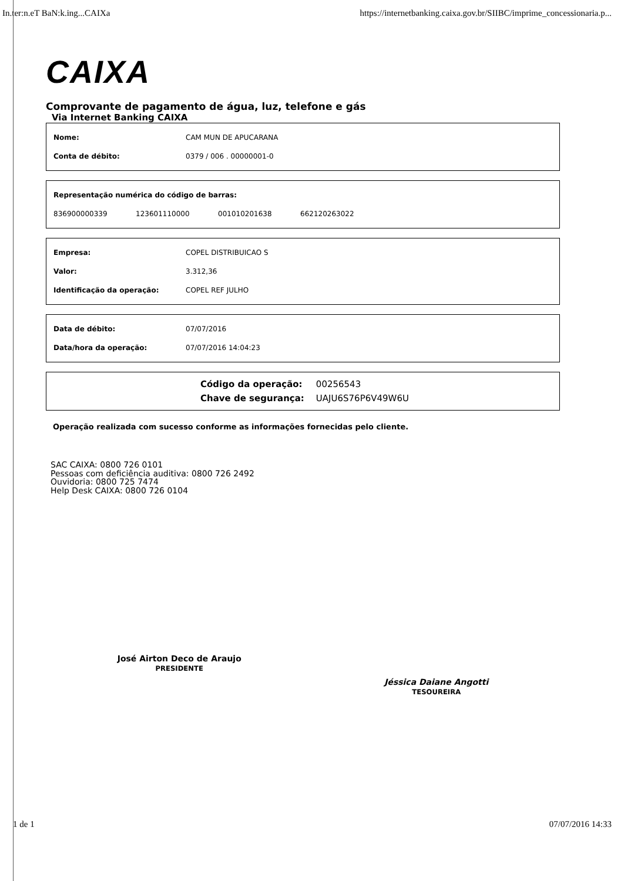In.ter:n.eT BaN:k.ing...CAIXa https://internetbanking.caixa.gov.br/SIIBC/imprime_concessionaria.p...
CAIXA
Comprovante de pagamento de água, luz, telefone e gás
Via Internet Banking CAIXA
| Nome: | CAM MUN DE APUCARANA |
| Conta de débito: | 0379 / 006 . 00000001-0 |
| Representação numérica do código de barras: | | | |
| 836900000339 | 123601110000 | 001010201638 | 662120263022 |
| Empresa: | COPEL DISTRIBUICAO S |
| Valor: | 3.312,36 |
| Identificação da operação: | COPEL REF JULHO |
| Data de débito: | 07/07/2016 |
| Data/hora da operação: | 07/07/2016 14:04:23 |
| Código da operação: | 00256543 |
| Chave de segurança: | UAJU6S76P6V49W6U |
Operação realizada com sucesso conforme as informações fornecidas pelo cliente.
SAC CAIXA: 0800 726 0101
Pessoas com deficiência auditiva: 0800 726 2492
Ouvidoria: 0800 725 7474
Help Desk CAIXA: 0800 726 0104
José Airton Deco de Araujo
PRESIDENTE
Jéssica Daiane Angotti
TESOUREIRA
1 de 1 07/07/2016 14:33